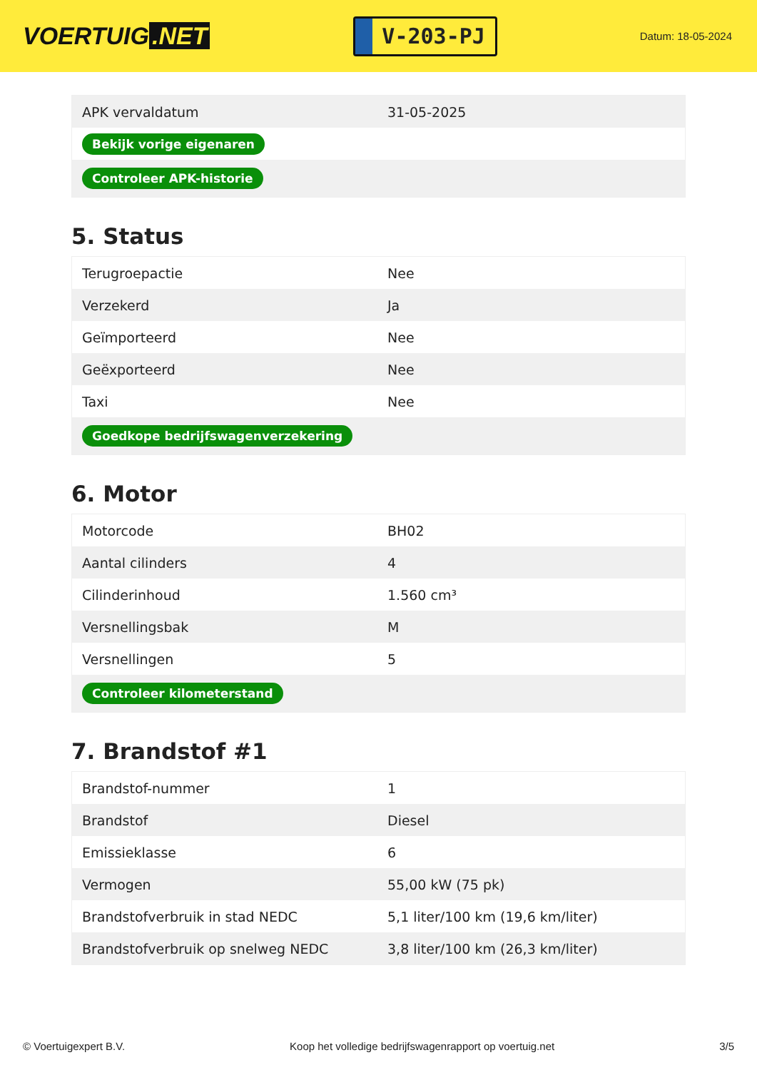VOERTUIG.NET
V-203-PJ
Datum: 18-05-2024
| APK vervaldatum | 31-05-2025 |
| Bekijk vorige eigenaren | |
| Controleer APK-historie | |
5. Status
| Terugroepactie | Nee |
| Verzekerd | Ja |
| Geïmporteerd | Nee |
| Geëxporteerd | Nee |
| Taxi | Nee |
| Goedkope bedrijfswagenverzekering | |
6. Motor
| Motorcode | BH02 |
| Aantal cilinders | 4 |
| Cilinderinhoud | 1.560 cm³ |
| Versnellingsbak | M |
| Versnellingen | 5 |
| Controleer kilometerstand | |
7. Brandstof #1
| Brandstof-nummer | 1 |
| Brandstof | Diesel |
| Emissieklasse | 6 |
| Vermogen | 55,00 kW (75 pk) |
| Brandstofverbruik in stad NEDC | 5,1 liter/100 km (19,6 km/liter) |
| Brandstofverbruik op snelweg NEDC | 3,8 liter/100 km (26,3 km/liter) |
© Voertuigexpert B.V. Koop het volledige bedrijfswagenrapport op voertuig.net 3/5